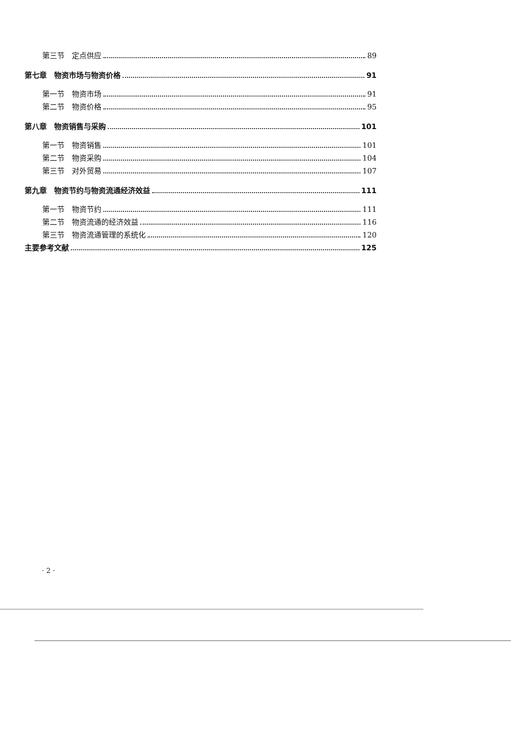第三节　定点供应 89
第七章　物资市场与物资价格 91
第一节　物资市场 91
第二节　物资价格 95
第八章　物资销售与采购 101
第一节　物资销售 101
第二节　物资采购 104
第三节　对外贸易 107
第九章　物资节约与物资流通经济效益 111
第一节　物资节约 111
第二节　物资流通的经济效益 116
第三节　物资流通管理的系统化 120
主要参考文献 125
· 2 ·